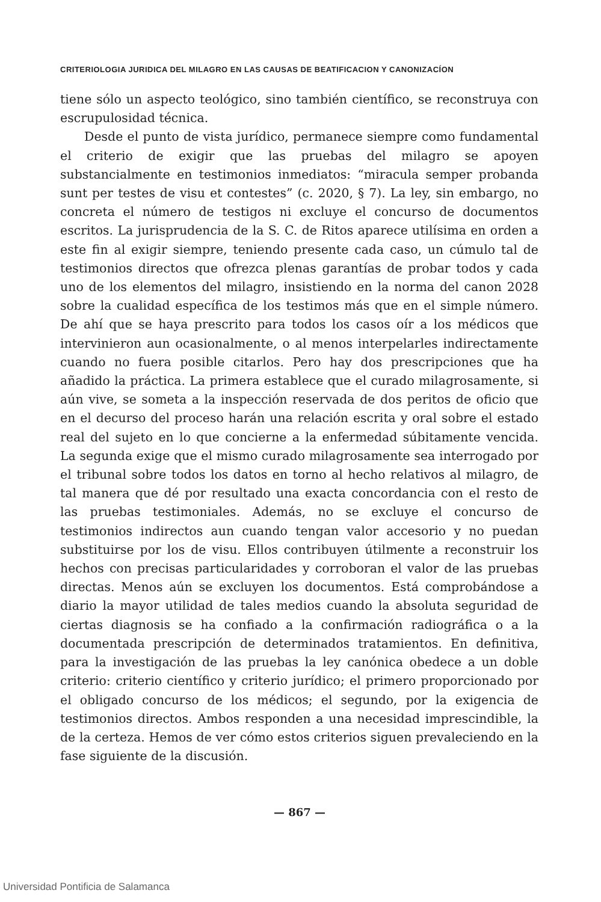CRITERIOLOGIA JURIDICA DEL MILAGRO EN LAS CAUSAS DE BEATIFICACION Y CANONIZACÍON
tiene sólo un aspecto teológico, sino también científico, se reconstruya con escrupulosidad técnica.
Desde el punto de vista jurídico, permanece siempre como fundamental el criterio de exigir que las pruebas del milagro se apoyen substancialmente en testimonios inmediatos: “miracula semper probanda sunt per testes de visu et contestes” (c. 2020, § 7). La ley, sin embargo, no concreta el número de testigos ni excluye el concurso de documentos escritos. La jurisprudencia de la S. C. de Ritos aparece utilísima en orden a este fin al exigir siempre, teniendo presente cada caso, un cúmulo tal de testimonios directos que ofrezca plenas garantías de probar todos y cada uno de los elementos del milagro, insistiendo en la norma del canon 2028 sobre la cualidad específica de los testimos más que en el simple número. De ahí que se haya prescrito para todos los casos oír a los médicos que intervinieron aun ocasionalmente, o al menos interpelarles indirectamente cuando no fuera posible citarlos. Pero hay dos prescripciones que ha añadido la práctica. La primera establece que el curado milagrosamente, si aún vive, se someta a la inspección reservada de dos peritos de oficio que en el decurso del proceso harán una relación escrita y oral sobre el estado real del sujeto en lo que concierne a la enfermedad súbitamente vencida. La segunda exige que el mismo curado milagrosamente sea interrogado por el tribunal sobre todos los datos en torno al hecho relativos al milagro, de tal manera que dé por resultado una exacta concordancia con el resto de las pruebas testimoniales. Además, no se excluye el concurso de testimonios indirectos aun cuando tengan valor accesorio y no puedan substituirse por los de visu. Ellos contribuyen útilmente a reconstruir los hechos con precisas particularidades y corroboran el valor de las pruebas directas. Menos aún se excluyen los documentos. Está comprobándose a diario la mayor utilidad de tales medios cuando la absoluta seguridad de ciertas diagnosis se ha confiado a la confirmación radiográfica o a la documentada prescripción de determinados tratamientos. En definitiva, para la investigación de las pruebas la ley canónica obedece a un doble criterio: criterio científico y criterio jurídico; el primero proporcionado por el obligado concurso de los médicos; el segundo, por la exigencia de testimonios directos. Ambos responden a una necesidad imprescindible, la de la certeza. Hemos de ver cómo estos criterios siguen prevaleciendo en la fase siguiente de la discusión.
— 867 —
Universidad Pontificia de Salamanca